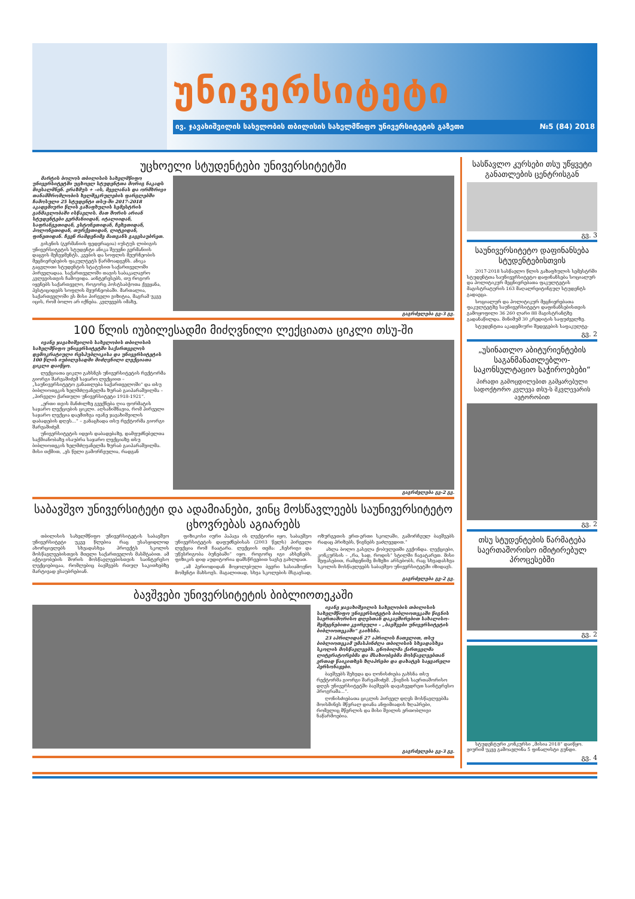უნივერსიტეტი
ივ. ჯავახიშვილის სახელობის თბილისის სახელმწიფო უნივერსიტეტის გაზეთი №5 (84) 2018
უცხოელი სტუდენტები უნივერსიტეტში
მარტის ბოლოს თბილისის სახელმწიფო უნივერსიტეტში უცხოელ სტუდენტთა მორიგ ნაკადს მიესალმნენ. ერაზმუს + –ის, მევლანას და ორმხრივი თანამშრომლობის ხელშეკრულების ფარგლებში ჩამოსული 25 სტუდენტი თსუ-ში 2017-2018 აკადემიური წლის გაზაფხულის სემესტრის განმავლობაში ისწავლის. მათ შორის არიან სტუდენტები გერმანიიდან, იტალიიდან, საფრანგეთიდან, ესტონეთიდან, ჩეხეთიდან, პოლონეთიდან, თურქეთიდან, ლიტვიდან, ფინეთიდან. ჩვენ რამდენიმე მათგანს გავესაუბრეთ.
გისენის (გერმანიის ფედერაცია) იუსტუს ლიბიგის უნივერსიტეტის სტუდენტი ანიკა შეუენი გერმანიის დაცვის მენეჯმენტს, კვების და სოფლის მეურნეობის მეცნიერებების ფაკულტეტს წარმოადგენს. ანიკა გაცვლითი სტუდენტის სტატუსით საქართველოში პირველადაა. საქართველოში თავის საბაკალავრო კვლევისთვის ჩამოვიდა. აინტერესებს, თუ როგორ იყენებს საქართველო, როგორც პოსტსაბჭოთა ქვეყანა, პესტიციდებს სოფლის მეურნეობაში. მართალია, საქართველოში ეს მისი პირველი ვიზიტია, მაგრამ უკვე იცის, რომ ბოლო არ იქნება. კვლევებს იმაზე,
გაგრძელება გვ-3 გვ.
100 წლის იუბილესადმი მიძღვნილი ლექციათა ციკლი თსუ-ში
ივანე ჯავახიშვილის სახელობის თბილისის სახელმწიფო უნივერსიტეტში საქართველოს დემოკრატიული რესპუბლიკისა და უნივერსიტეტის 100 წლის იუბილესადმი მიძღვნილი ლექციათა ციკლი დაიწყო.
ლექციათა ციკლი გახსნეს უნივერსიტეტის რექტორმა გიორგი შარვაშიძემ საჯარო ლექციით – „საუნივერსიტეტო განათლება საქართველოში“ და თსუ ბიბლიოთეკის ხელმძღვანელმა ზურაბ გაიპარაშვილმა – „პირველი ქართული უნივერსიტეტი 1918-1921“.
„ერთი თვის მანძილზე გვექნება ღია ფორმატის საჯარო ლექციების ციკლი. აღსანიშნავია, რომ პირველი საჯარო ლექცია დაემთხვა ივანე ჯავახიშვილის დაბადების დღეს...“ – განაცხადა თსუ რექტორმა გიორგი შარვაშიძემ.
უნივერსიტეტის იდეის დაბადებაზე, დამფუძნებელთა საქმიანობაზე ისაუბრა საჯარო ლექციაზე თსუ ბიბლიოთეკის ხელმძღვანელმა ზურაბ გაიპარაშვილმა. მისი თქმით, „ეს წელი გამორჩეულია, რადგან
გაგრძელება გვ-2 გვ.
საბავშვო უნივერსიტეტი და ადამიანები, ვინც მოსწავლეებს საუნივერსიტეტო ცხოვრებას აგიარებს
თბილისის სახელმწიფო უნივერსიტეტის საბავშვო უნივერსიტეტი უკვე წლებია რაც უსასყიდლოდ ახორციელებს სხვადასხვა პროექტს სკოლის მოსწავლეებისთვის მთელი საქართველოს მასშტაბით. ამ აქტივობების შორის მოსწავლეებისთვის საინტერესო ლექციებიცაა, რომლებიც ბავშვებს რთულ საკითხებზე მარტივად ესაუბრებიან.
ფიზიკოსი იური პაპავა ის ლექტორი იყო, საბავშვო უნივერსიტეტის დაფუძნებისას (2003 წელს) პირველი ლექცია რომ ჩაატარა. ლექციის თემა: „ნესრიგი და უწესრიგობა ბუნებაში“ იყო. როგორც იგი ახსენებს, ფიზიკის დიდ აუდიტორია დამსწრეებით სავსე გახლდათ.
„ამ პერიოდიდან მოყოლებული ბევრი სასიამოვნო მომენტი მახსოვს. მაგალითად, სხვა სკოლების მსგავსად, ოზურგეთის ერთ-ერთი სკოლაში, გამორჩეულ ბავშვებს რადაც პრიზებს, წიგნებს ვაძლევდით.“
ახლა ბოლო გასვლა ქობულეთში გვქონდა. ლექციები, კონკურსის – „რა, სად, როდის“ სტილში ჩავატარეთ. მისი შეფასებით, რამდენიმე მიზეზი არსებობს, რაც სხვადასხვა სკოლის მოსწავლეებს საბავშვო უნივერსიტეტში იზიდავს.
გაგრძელება გვ-2 გვ.
ბავშვები უნივერსიტეტის ბიბლიოთეკაში
ივანე ჯავახიშვილის სახელობის თბილისის სახელმწიფო უნივერსიტეტის ბიბლიოთეკაში წიგნის საერთაშორისო დღესთან დაკავშირებით სახალისო-შემეცნებითი კვირეული – „ბავშვები უნივერსიტეტის ბიბლიოთეკაში“ გაიხსნა.
23 აპრილიდან 27 აპრილის ჩათვლით, თსუ ბიბლიოთეკამ უმასპინძლა თბილისის სხვადასხვა სკოლის მოსწავლეებს. ცნობილმა ქართველმა ლიტერატორებმა და მსახიობებმა მოსწავლეებთან ერთად წაიკითხეს ზღაპრები და დახატეს საყვარელი პერსონაჟები.
ბავშვებს შეხვდა და ღონისძიება გახსნა თსუ რექტორმა გიორგი შარვაშიძემ. „წიგნის საერთაშორისო დღეს უნივერსიტეტში ბავშვებს დავახვედრეთ საინტერესო პროგრამა...“.
ღონისძიებათა ციკლის პირველ დღეს მოსწავლეებმა მოისმინეს მწერალ დიანა ანფიმიადის ზღაპრები, რომელიც მწერლის და მისი შვილის ერთობლივი ნაწარმოებია.
გაგრძელება გვ-3 გვ.
სასწავლო კურსები თსუ უწყვეტი განათლების ცენტრისგან
გვ. 3
საუნივერსიტეტო დაფინანსება სტუდენტებისთვის
2017-2018 სასწავლო წლის გაზაფხულის სემესტრში სტუდენტთა საუნივერსიტეტო დაფინანსება სოციალურ და პოლიტიკურ მეცნიერებათა ფაკულტეტის მაგისტრატურის 163 მაღალრეიტინგულ სტუდენტს გადაეცა.
სოციალურ და პოლიტიკურ მეცნიერებათა ფაკულტეტზე საუნივერსიტეტო დაფინანსებისთვის გამოყოფილი 36 260 ლარი 88 მაგისტრანტზე გადანაწილდა. მინიმუმ 30 კრედიტის საფუძველზე.
სტუდენტთა აკადემიური შედეგების საფაკულტე-
გვ. 2
„უსინათლო აბიტურიენტების საგანმანათლებლო-საკონსულტაციო საჭიროებები“
პირადი გამოცდილებით გამყარებული სადოქტორო კვლევა თსუ-ს მკვლევარის ავტორობით
გვ. 2
თსუ სტუდენტების წარმატება საერთაშორისო იმიტირებულ პროცესებში
გვ. 2
სტუდენტური კონკურსი „მისია 2018“ დაიწყო. ჟიურიმ უკვე გამოავლინა 5 ფინალისტი გუნდი.
გვ. 4